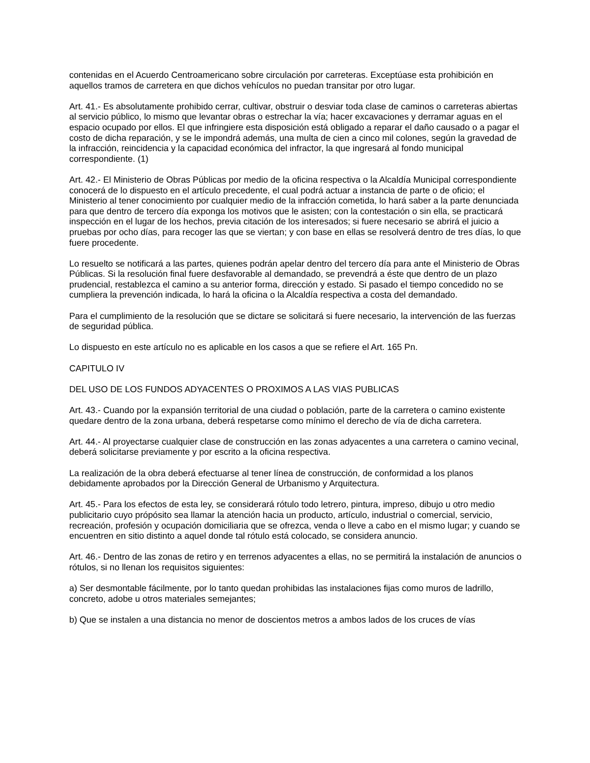contenidas en el Acuerdo Centroamericano sobre circulación por carreteras. Exceptúase esta prohibición en aquellos tramos de carretera en que dichos vehículos no puedan transitar por otro lugar.
Art. 41.- Es absolutamente prohibido cerrar, cultivar, obstruir o desviar toda clase de caminos o carreteras abiertas al servicio público, lo mismo que levantar obras o estrechar la vía; hacer excavaciones y derramar aguas en el espacio ocupado por ellos. El que infringiere esta disposición está obligado a reparar el daño causado o a pagar el costo de dicha reparación, y se le impondrá además, una multa de cien a cinco mil colones, según la gravedad de la infracción, reincidencia y la capacidad económica del infractor, la que ingresará al fondo municipal correspondiente. (1)
Art. 42.- El Ministerio de Obras Públicas por medio de la oficina respectiva o la Alcaldía Municipal correspondiente conocerá de lo dispuesto en el artículo precedente, el cual podrá actuar a instancia de parte o de oficio; el Ministerio al tener conocimiento por cualquier medio de la infracción cometida, lo hará saber a la parte denunciada para que dentro de tercero día exponga los motivos que le asisten; con la contestación o sin ella, se practicará inspección en el lugar de los hechos, previa citación de los interesados; si fuere necesario se abrirá el juicio a pruebas por ocho días, para recoger las que se viertan; y con base en ellas se resolverá dentro de tres días, lo que fuere procedente.
Lo resuelto se notificará a las partes, quienes podrán apelar dentro del tercero día para ante el Ministerio de Obras Públicas. Si la resolución final fuere desfavorable al demandado, se prevendrá a éste que dentro de un plazo prudencial, restablezca el camino a su anterior forma, dirección y estado. Si pasado el tiempo concedido no se cumpliera la prevención indicada, lo hará la oficina o la Alcaldía respectiva a costa del demandado.
Para el cumplimiento de la resolución que se dictare se solicitará si fuere necesario, la intervención de las fuerzas de seguridad pública.
Lo dispuesto en este artículo no es aplicable en los casos a que se refiere el Art. 165 Pn.
CAPITULO IV
DEL USO DE LOS FUNDOS ADYACENTES O PROXIMOS A LAS VIAS PUBLICAS
Art. 43.- Cuando por la expansión territorial de una ciudad o población, parte de la carretera o camino existente quedare dentro de la zona urbana, deberá respetarse como mínimo el derecho de vía de dicha carretera.
Art. 44.- Al proyectarse cualquier clase de construcción en las zonas adyacentes a una carretera o camino vecinal, deberá solicitarse previamente y por escrito a la oficina respectiva.
La realización de la obra deberá efectuarse al tener línea de construcción, de conformidad a los planos debidamente aprobados por la Dirección General de Urbanismo y Arquitectura.
Art. 45.- Para los efectos de esta ley, se considerará rótulo todo letrero, pintura, impreso, dibujo u otro medio publicitario cuyo própósito sea llamar la atención hacia un producto, artículo, industrial o comercial, servicio, recreación, profesión y ocupación domiciliaria que se ofrezca, venda o lleve a cabo en el mismo lugar; y cuando se encuentren en sitio distinto a aquel donde tal rótulo está colocado, se considera anuncio.
Art. 46.- Dentro de las zonas de retiro y en terrenos adyacentes a ellas, no se permitirá la instalación de anuncios o rótulos, si no llenan los requisitos siguientes:
a) Ser desmontable fácilmente, por lo tanto quedan prohibidas las instalaciones fijas como muros de ladrillo, concreto, adobe u otros materiales semejantes;
b) Que se instalen a una distancia no menor de doscientos metros a ambos lados de los cruces de vías